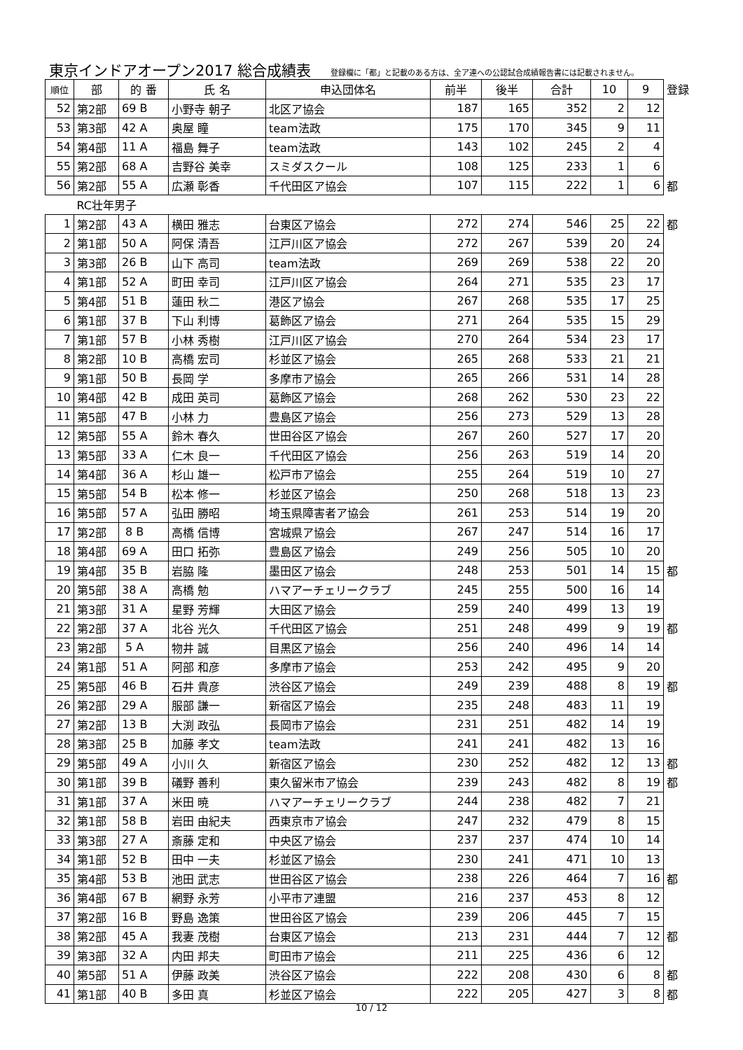東京インドアオープン2017 総合成績表
登録欄に「都」と記載のある方は、全ア連への公認試合成績報告書には記載されません。
| 順位 | 部 | 的 番 | 氏 名 | 申込団体名 | 前半 | 後半 | 合計 | 10 | 9 | 登録 |
| --- | --- | --- | --- | --- | --- | --- | --- | --- | --- | --- |
| 52 | 第2部 | 69 B | 小野寺 朝子 | 北区ア協会 | 187 | 165 | 352 | 2 | 12 | |
| 53 | 第3部 | 42 A | 奥屋 瞳 | team法政 | 175 | 170 | 345 | 9 | 11 | |
| 54 | 第4部 | 11 A | 福島 舞子 | team法政 | 143 | 102 | 245 | 2 | 4 | |
| 55 | 第2部 | 68 A | 吉野谷 美幸 | スミダスクール | 108 | 125 | 233 | 1 | 6 | |
| 56 | 第2部 | 55 A | 広瀬 彰香 | 千代田区ア協会 | 107 | 115 | 222 | 1 | 6 | 都 |
| | RC壮年男子 | | | | | | | | | |
| 1 | 第2部 | 43 A | 横田 雅志 | 台東区ア協会 | 272 | 274 | 546 | 25 | 22 | 都 |
| 2 | 第1部 | 50 A | 阿保 清吾 | 江戸川区ア協会 | 272 | 267 | 539 | 20 | 24 | |
| 3 | 第3部 | 26 B | 山下 高司 | team法政 | 269 | 269 | 538 | 22 | 20 | |
| 4 | 第1部 | 52 A | 町田 幸司 | 江戸川区ア協会 | 264 | 271 | 535 | 23 | 17 | |
| 5 | 第4部 | 51 B | 蓮田 秋二 | 港区ア協会 | 267 | 268 | 535 | 17 | 25 | |
| 6 | 第1部 | 37 B | 下山 利博 | 葛飾区ア協会 | 271 | 264 | 535 | 15 | 29 | |
| 7 | 第1部 | 57 B | 小林 秀樹 | 江戸川区ア協会 | 270 | 264 | 534 | 23 | 17 | |
| 8 | 第2部 | 10 B | 高橋 宏司 | 杉並区ア協会 | 265 | 268 | 533 | 21 | 21 | |
| 9 | 第1部 | 50 B | 長岡 学 | 多摩市ア協会 | 265 | 266 | 531 | 14 | 28 | |
| 10 | 第4部 | 42 B | 成田 英司 | 葛飾区ア協会 | 268 | 262 | 530 | 23 | 22 | |
| 11 | 第5部 | 47 B | 小林 力 | 豊島区ア協会 | 256 | 273 | 529 | 13 | 28 | |
| 12 | 第5部 | 55 A | 鈴木 春久 | 世田谷区ア協会 | 267 | 260 | 527 | 17 | 20 | |
| 13 | 第5部 | 33 A | 仁木 良一 | 千代田区ア協会 | 256 | 263 | 519 | 14 | 20 | |
| 14 | 第4部 | 36 A | 杉山 雄一 | 松戸市ア協会 | 255 | 264 | 519 | 10 | 27 | |
| 15 | 第5部 | 54 B | 松本 修一 | 杉並区ア協会 | 250 | 268 | 518 | 13 | 23 | |
| 16 | 第5部 | 57 A | 弘田 勝昭 | 埼玉県障害者ア協会 | 261 | 253 | 514 | 19 | 20 | |
| 17 | 第2部 | 8 B | 高橋 信博 | 宮城県ア協会 | 267 | 247 | 514 | 16 | 17 | |
| 18 | 第4部 | 69 A | 田口 拓弥 | 豊島区ア協会 | 249 | 256 | 505 | 10 | 20 | |
| 19 | 第4部 | 35 B | 岩脇 隆 | 墨田区ア協会 | 248 | 253 | 501 | 14 | 15 | 都 |
| 20 | 第5部 | 38 A | 高橋 勉 | ハマアーチェリークラブ | 245 | 255 | 500 | 16 | 14 | |
| 21 | 第3部 | 31 A | 星野 芳輝 | 大田区ア協会 | 259 | 240 | 499 | 13 | 19 | |
| 22 | 第2部 | 37 A | 北谷 光久 | 千代田区ア協会 | 251 | 248 | 499 | 9 | 19 | 都 |
| 23 | 第2部 | 5 A | 物井 誠 | 目黒区ア協会 | 256 | 240 | 496 | 14 | 14 | |
| 24 | 第1部 | 51 A | 阿部 和彦 | 多摩市ア協会 | 253 | 242 | 495 | 9 | 20 | |
| 25 | 第5部 | 46 B | 石井 貴彦 | 渋谷区ア協会 | 249 | 239 | 488 | 8 | 19 | 都 |
| 26 | 第2部 | 29 A | 服部 謙一 | 新宿区ア協会 | 235 | 248 | 483 | 11 | 19 | |
| 27 | 第2部 | 13 B | 大渕 政弘 | 長岡市ア協会 | 231 | 251 | 482 | 14 | 19 | |
| 28 | 第3部 | 25 B | 加藤 孝文 | team法政 | 241 | 241 | 482 | 13 | 16 | |
| 29 | 第5部 | 49 A | 小川 久 | 新宿区ア協会 | 230 | 252 | 482 | 12 | 13 | 都 |
| 30 | 第1部 | 39 B | 礒野 善利 | 東久留米市ア協会 | 239 | 243 | 482 | 8 | 19 | 都 |
| 31 | 第1部 | 37 A | 米田 暁 | ハマアーチェリークラブ | 244 | 238 | 482 | 7 | 21 | |
| 32 | 第1部 | 58 B | 岩田 由紀夫 | 西東京市ア協会 | 247 | 232 | 479 | 8 | 15 | |
| 33 | 第3部 | 27 A | 斎藤 定和 | 中央区ア協会 | 237 | 237 | 474 | 10 | 14 | |
| 34 | 第1部 | 52 B | 田中 一夫 | 杉並区ア協会 | 230 | 241 | 471 | 10 | 13 | |
| 35 | 第4部 | 53 B | 池田 武志 | 世田谷区ア協会 | 238 | 226 | 464 | 7 | 16 | 都 |
| 36 | 第4部 | 67 B | 網野 永芳 | 小平市ア連盟 | 216 | 237 | 453 | 8 | 12 | |
| 37 | 第2部 | 16 B | 野島 逸策 | 世田谷区ア協会 | 239 | 206 | 445 | 7 | 15 | |
| 38 | 第2部 | 45 A | 我妻 茂樹 | 台東区ア協会 | 213 | 231 | 444 | 7 | 12 | 都 |
| 39 | 第3部 | 32 A | 内田 邦夫 | 町田市ア協会 | 211 | 225 | 436 | 6 | 12 | |
| 40 | 第5部 | 51 A | 伊藤 政美 | 渋谷区ア協会 | 222 | 208 | 430 | 6 | 8 | 都 |
| 41 | 第1部 | 40 B | 多田 真 | 杉並区ア協会 | 222 | 205 | 427 | 3 | 8 | 都 |
10 / 12